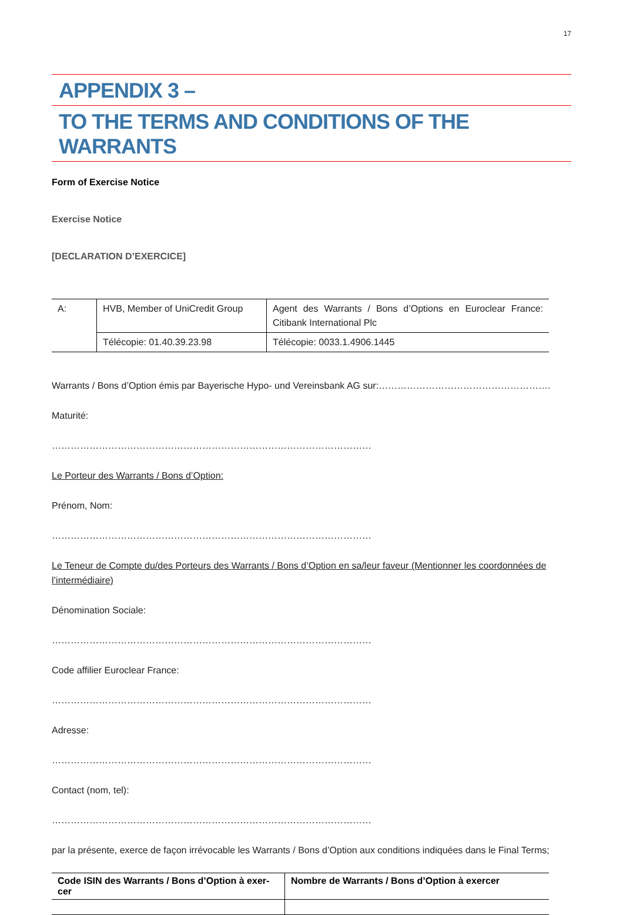17
APPENDIX 3 –
TO THE TERMS AND CONDITIONS OF THE WARRANTS
Form of Exercise Notice
Exercise Notice
[DECLARATION D’EXERCICE]
| A: | HVB, Member of UniCredit Group | Agent des Warrants / Bons d’Options en Euroclear France: Citibank International Plc |
| | Télécopie: 01.40.39.23.98 | Télécopie: 0033.1.4906.1445 |
Warrants / Bons d’Option émis par Bayerische Hypo- und Vereinsbank AG sur:……………………………………………….
Maturité:
…………………………………………………………………………………………
Le Porteur des Warrants / Bons d’Option:
Prénom, Nom:
…………………………………………………………………………………………
Le Teneur de Compte du/des Porteurs des Warrants / Bons d’Option en sa/leur faveur (Mentionner les coordonnées de l’intermédiaire)
Dénomination Sociale:
…………………………………………………………………………………………
Code affilier Euroclear France:
…………………………………………………………………………………………
Adresse:
…………………………………………………………………………………………
Contact (nom, tel):
…………………………………………………………………………………………
par la présente, exerce de façon irrévocable les Warrants / Bons d’Option aux conditions indiquées dans le Final Terms;
| Code ISIN des Warrants / Bons d’Option à exer-cer | Nombre de Warrants / Bons d’Option à exercer |
| --- | --- |